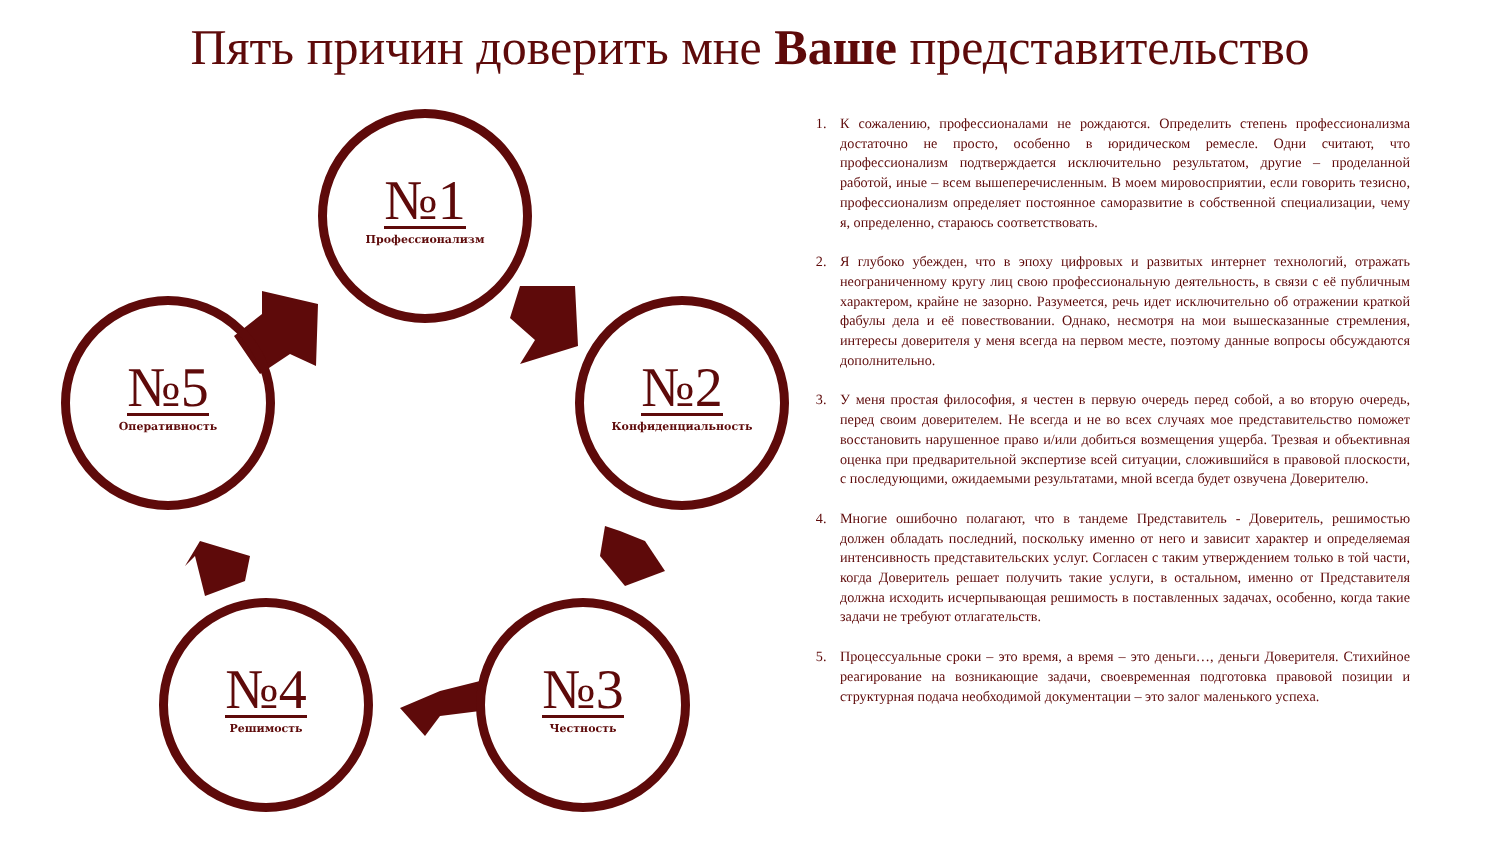Пять причин доверить мне Ваше представительство
№1
Профессионализм
№2
Конфиденциальность
№3
Честность
№4
Решимость
№5
Оперативность
1. К сожалению, профессионалами не рождаются. Определить степень профессионализма достаточно не просто, особенно в юридическом ремесле. Одни считают, что профессионализм подтверждается исключительно результатом, другие – проделанной работой, иные – всем вышеперечисленным. В моем мировосприятии, если говорить тезисно, профессионализм определяет постоянное саморазвитие в собственной специализации, чему я, определенно, стараюсь соответствовать.
2. Я глубоко убежден, что в эпоху цифровых и развитых интернет технологий, отражать неограниченному кругу лиц свою профессиональную деятельность, в связи с её публичным характером, крайне не зазорно. Разумеется, речь идет исключительно об отражении краткой фабулы дела и её повествовании. Однако, несмотря на мои вышесказанные стремления, интересы доверителя у меня всегда на первом месте, поэтому данные вопросы обсуждаются дополнительно.
3. У меня простая философия, я честен в первую очередь перед собой, а во вторую очередь, перед своим доверителем. Не всегда и не во всех случаях мое представительство поможет восстановить нарушенное право и/или добиться возмещения ущерба. Трезвая и объективная оценка при предварительной экспертизе всей ситуации, сложившийся в правовой плоскости, с последующими, ожидаемыми результатами, мной всегда будет озвучена Доверителю.
4. Многие ошибочно полагают, что в тандеме Представитель - Доверитель, решимостью должен обладать последний, поскольку именно от него и зависит характер и определяемая интенсивность представительских услуг. Согласен с таким утверждением только в той части, когда Доверитель решает получить такие услуги, в остальном, именно от Представителя должна исходить исчерпывающая решимость в поставленных задачах, особенно, когда такие задачи не требуют отлагательств.
5. Процессуальные сроки – это время, а время – это деньги…, деньги Доверителя. Стихийное реагирование на возникающие задачи, своевременная подготовка правовой позиции и структурная подача необходимой документации – это залог маленького успеха.